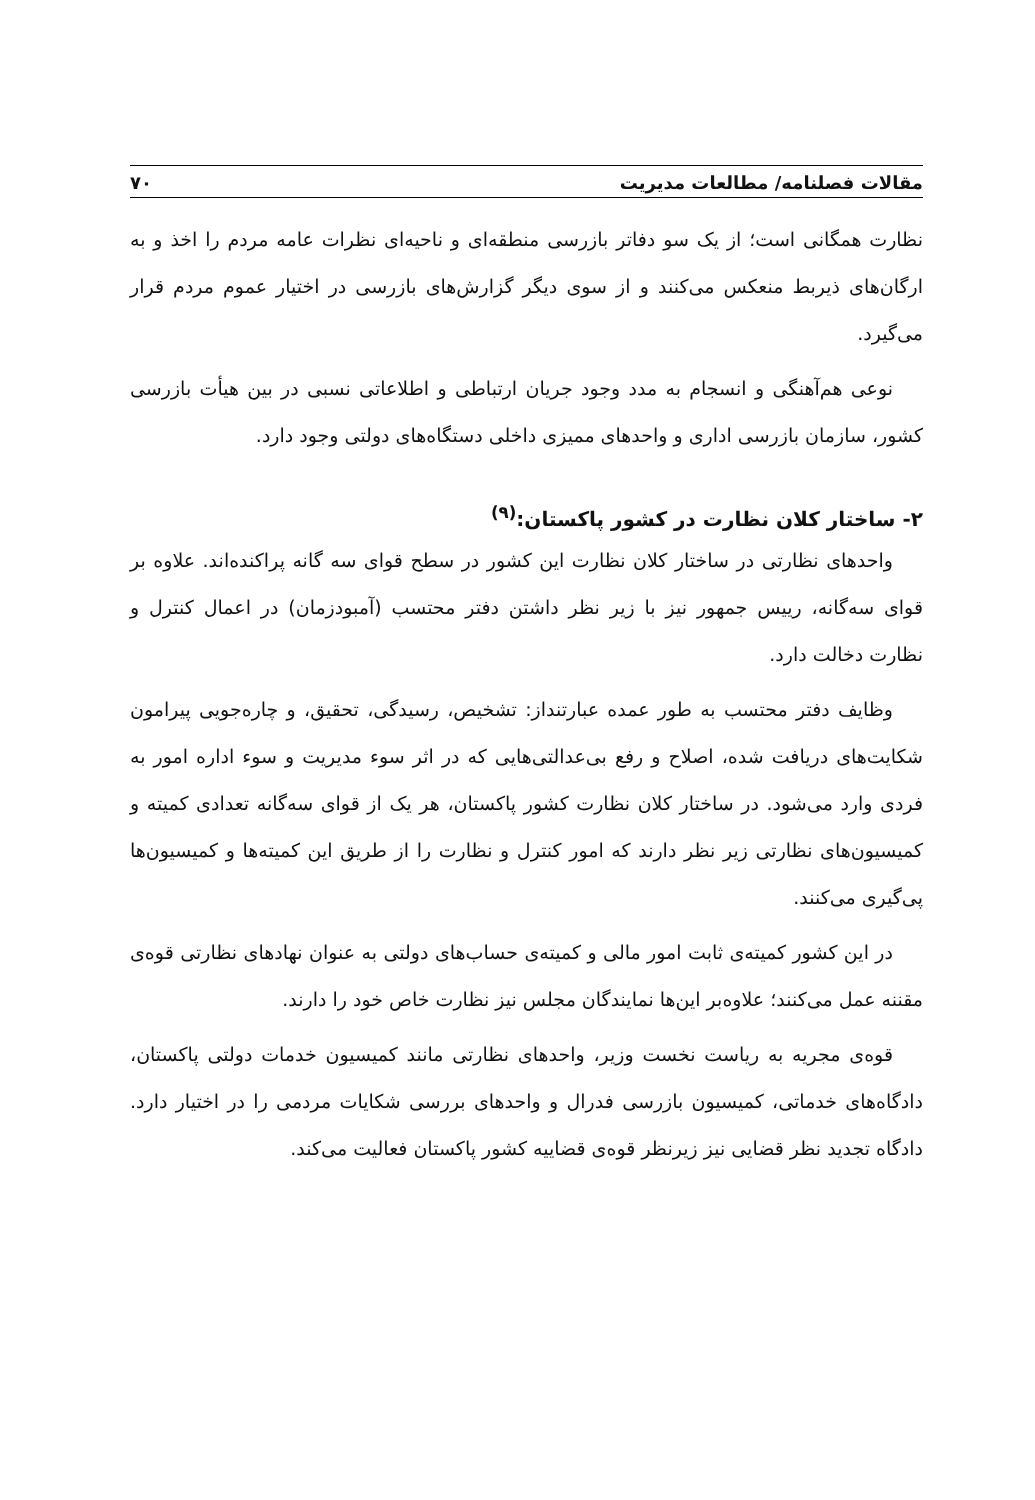مقالات فصلنامه/ مطالعات مدیریت ۷۰
نظارت همگانی است؛ از یک سو دفاتر بازرسی منطقه‌ای و ناحیه‌ای نظرات عامه مردم را اخذ و به ارگان‌های ذیربط منعکس می‌کنند و از سوی دیگر گزارش‌های بازرسی در اختیار عموم مردم قرار می‌گیرد.
نوعی هم‌آهنگی و انسجام به مدد وجود جریان ارتباطی و اطلاعاتی نسبی در بین هیأت بازرسی کشور، سازمان بازرسی اداری و واحدهای ممیزی داخلی دستگاه‌های دولتی وجود دارد.
۲- ساختار کلان نظارت در کشور پاکستان:<sup>(۹)</sup>
واحدهای نظارتی در ساختار کلان نظارت این کشور در سطح قوای سه گانه پراکنده‌اند. علاوه بر قوای سه‌گانه، رییس جمهور نیز با زیر نظر داشتن دفتر محتسب (آمبودزمان) در اعمال کنترل و نظارت دخالت دارد.
وظایف دفتر محتسب به طور عمده عبارتنداز: تشخیص، رسیدگی، تحقیق، و چاره‌جویی پیرامون شکایت‌های دریافت شده، اصلاح و رفع بی‌عدالتی‌هایی که در اثر سوء مدیریت و سوء اداره امور به فردی وارد می‌شود. در ساختار کلان نظارت کشور پاکستان، هر یک از قوای سه‌گانه تعدادی کمیته و کمیسیون‌های نظارتی زیر نظر دارند که امور کنترل و نظارت را از طریق این کمیته‌ها و کمیسیون‌ها پی‌گیری می‌کنند.
در این کشور کمیته‌ی ثابت امور مالی و کمیته‌ی حساب‌های دولتی به عنوان نهادهای نظارتی قوه‌ی مقننه عمل می‌کنند؛ علاوه‌بر این‌ها نمایندگان مجلس نیز نظارت خاص خود را دارند.
قوه‌ی مجریه به ریاست نخست وزیر، واحدهای نظارتی مانند کمیسیون خدمات دولتی پاکستان، دادگاه‌های خدماتی، کمیسیون بازرسی فدرال و واحدهای بررسی شکایات مردمی را در اختیار دارد. دادگاه تجدید نظر قضایی نیز زیرنظر قوه‌ی قضاییه کشور پاکستان فعالیت می‌کند.